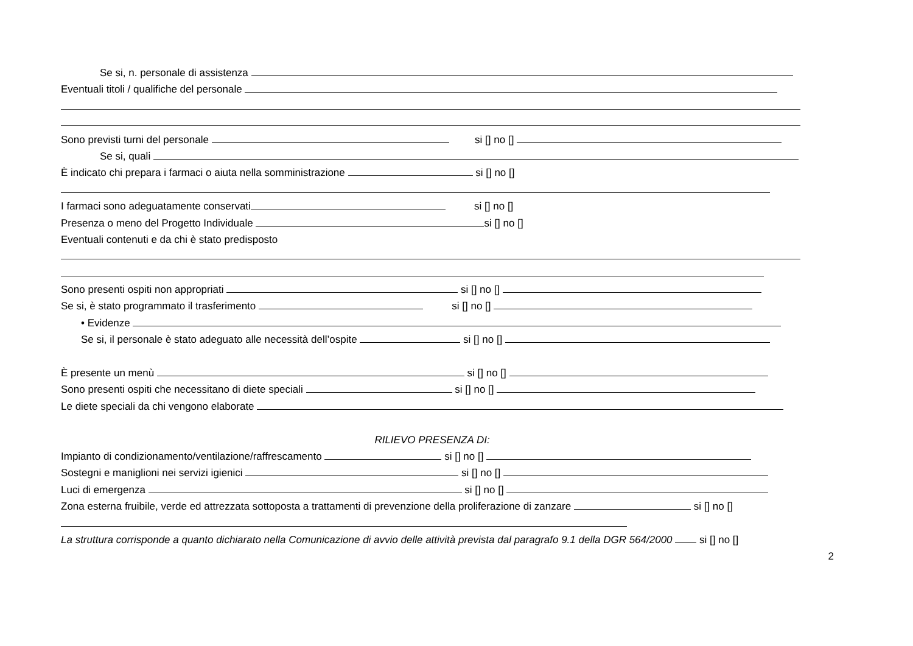Se si, n. personale di assistenza
Eventuali titoli / qualifiche del personale
Sono previsti turni del personale si [] no []
Se si, quali
È indicato chi prepara i farmaci o aiuta nella somministrazione si [] no []
I farmaci sono adeguatamente conservati si [] no []
Presenza o meno del Progetto Individuale si [] no []
Eventuali contenuti e da chi è stato predisposto
Sono presenti ospiti non appropriati si [] no []
Se si, è stato programmato il trasferimento si [] no []
• Evidenze
Se si, il personale è stato adeguato alle necessità dell’ospite si [] no []
È presente un menù si [] no []
Sono presenti ospiti che necessitano di diete speciali si [] no []
Le diete speciali da chi vengono elaborate
RILIEVO PRESENZA DI:
Impianto di condizionamento/ventilazione/raffrescamento si [] no []
Sostegni e maniglioni nei servizi igienici si [] no []
Luci di emergenza si [] no []
Zona esterna fruibile, verde ed attrezzata sottoposta a trattamenti di prevenzione della proliferazione di zanzare si [] no []
La struttura corrisponde a quanto dichiarato nella Comunicazione di avvio delle attività prevista dal paragrafo 9.1 della DGR 564/2000 si [] no []
2